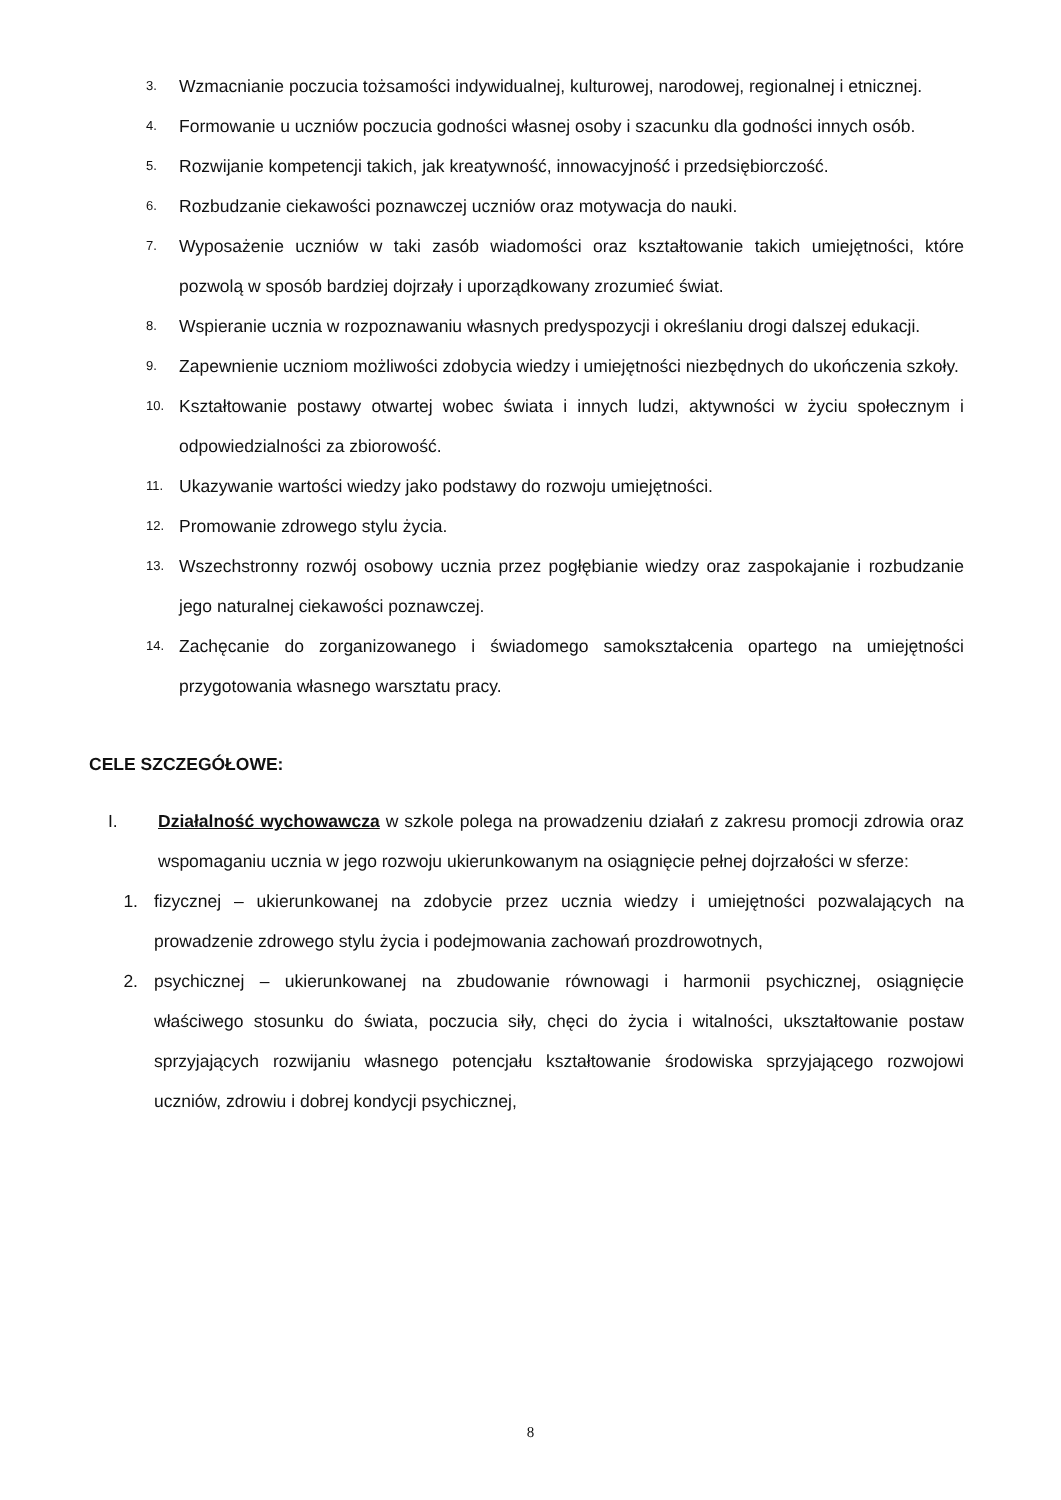3. Wzmacnianie poczucia tożsamości indywidualnej, kulturowej, narodowej, regionalnej i etnicznej.
4. Formowanie u uczniów poczucia godności własnej osoby i szacunku dla godności innych osób.
5. Rozwijanie kompetencji takich, jak kreatywność, innowacyjność i przedsiębiorczość.
6. Rozbudzanie ciekawości poznawczej uczniów oraz motywacja do nauki.
7. Wyposażenie uczniów w taki zasób wiadomości oraz kształtowanie takich umiejętności, które pozwolą w sposób bardziej dojrzały i uporządkowany zrozumieć świat.
8. Wspieranie ucznia w rozpoznawaniu własnych predyspozycji i określaniu drogi dalszej edukacji.
9. Zapewnienie uczniom możliwości zdobycia wiedzy i umiejętności niezbędnych do ukończenia szkoły.
10. Kształtowanie postawy otwartej wobec świata i innych ludzi, aktywności w życiu społecznym i odpowiedzialności za zbiorowość.
11. Ukazywanie wartości wiedzy jako podstawy do rozwoju umiejętności.
12. Promowanie zdrowego stylu życia.
13. Wszechstronny rozwój osobowy ucznia przez pogłębianie wiedzy oraz zaspokajanie i rozbudzanie jego naturalnej ciekawości poznawczej.
14. Zachęcanie do zorganizowanego i świadomego samokształcenia opartego na umiejętności przygotowania własnego warsztatu pracy.
CELE SZCZEGÓŁOWE:
I. Działalność wychowawcza w szkole polega na prowadzeniu działań z zakresu promocji zdrowia oraz wspomaganiu ucznia w jego rozwoju ukierunkowanym na osiągnięcie pełnej dojrzałości w sferze:
1. fizycznej – ukierunkowanej na zdobycie przez ucznia wiedzy i umiejętności pozwalających na prowadzenie zdrowego stylu życia i podejmowania zachowań prozdrowotnych,
2. psychicznej – ukierunkowanej na zbudowanie równowagi i harmonii psychicznej, osiągnięcie właściwego stosunku do świata, poczucia siły, chęci do życia i witalności, ukształtowanie postaw sprzyjających rozwijaniu własnego potencjału kształtowanie środowiska sprzyjającego rozwojowi uczniów, zdrowiu i dobrej kondycji psychicznej,
8